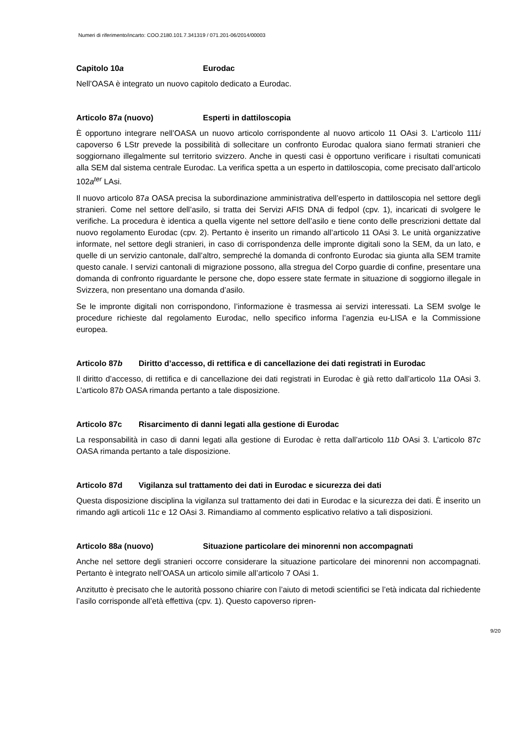Numeri di riferimento/incarto: COO.2180.101.7.341319 / 071.201-06/2014/00003
Capitolo 10a Eurodac
Nell’OASA è integrato un nuovo capitolo dedicato a Eurodac.
Articolo 87a (nuovo) Esperti in dattiloscopia
È opportuno integrare nell’OASA un nuovo articolo corrispondente al nuovo articolo 11 OAsi 3. L’articolo 111i capoverso 6 LStr prevede la possibilità di sollecitare un confronto Eurodac qualora siano fermati stranieri che soggiornano illegalmente sul territorio svizzero. Anche in questi casi è opportuno verificare i risultati comunicati alla SEM dal sistema centrale Eurodac. La verifica spetta a un esperto in dattiloscopia, come precisato dall’articolo 102a<sup>ter</sup> LAsi.
Il nuovo articolo 87a OASA precisa la subordinazione amministrativa dell’esperto in dattiloscopia nel settore degli stranieri. Come nel settore dell’asilo, si tratta dei Servizi AFIS DNA di fedpol (cpv. 1), incaricati di svolgere le verifiche. La procedura è identica a quella vigente nel settore dell’asilo e tiene conto delle prescrizioni dettate dal nuovo regolamento Eurodac (cpv. 2). Pertanto è inserito un rimando all’articolo 11 OAsi 3. Le unità organizzative informate, nel settore degli stranieri, in caso di corrispondenza delle impronte digitali sono la SEM, da un lato, e quelle di un servizio cantonale, dall’altro, sempreché la domanda di confronto Eurodac sia giunta alla SEM tramite questo canale. I servizi cantonali di migrazione possono, alla stregua del Corpo guardie di confine, presentare una domanda di confronto riguardante le persone che, dopo essere state fermate in situazione di soggiorno illegale in Svizzera, non presentano una domanda d’asilo.
Se le impronte digitali non corrispondono, l’informazione è trasmessa ai servizi interessati. La SEM svolge le procedure richieste dal regolamento Eurodac, nello specifico informa l’agenzia eu-LISA e la Commissione europea.
Articolo 87b Diritto d’accesso, di rettifica e di cancellazione dei dati registrati in Eurodac
Il diritto d’accesso, di rettifica e di cancellazione dei dati registrati in Eurodac è già retto dall’articolo 11a OAsi 3. L’articolo 87b OASA rimanda pertanto a tale disposizione.
Articolo 87c Risarcimento di danni legati alla gestione di Eurodac
La responsabilità in caso di danni legati alla gestione di Eurodac è retta dall’articolo 11b OAsi 3. L’articolo 87c OASA rimanda pertanto a tale disposizione.
Articolo 87d Vigilanza sul trattamento dei dati in Eurodac e sicurezza dei dati
Questa disposizione disciplina la vigilanza sul trattamento dei dati in Eurodac e la sicurezza dei dati. È inserito un rimando agli articoli 11c e 12 OAsi 3. Rimandiamo al commento esplicativo relativo a tali disposizioni.
Articolo 88a (nuovo) Situazione particolare dei minorenni non accompagnati
Anche nel settore degli stranieri occorre considerare la situazione particolare dei minorenni non accompagnati. Pertanto è integrato nell’OASA un articolo simile all’articolo 7 OAsi 1.
Anzitutto è precisato che le autorità possono chiarire con l’aiuto di metodi scientifici se l’età indicata dal richiedente l’asilo corrisponde all’età effettiva (cpv. 1). Questo capoverso ripren-
9/20